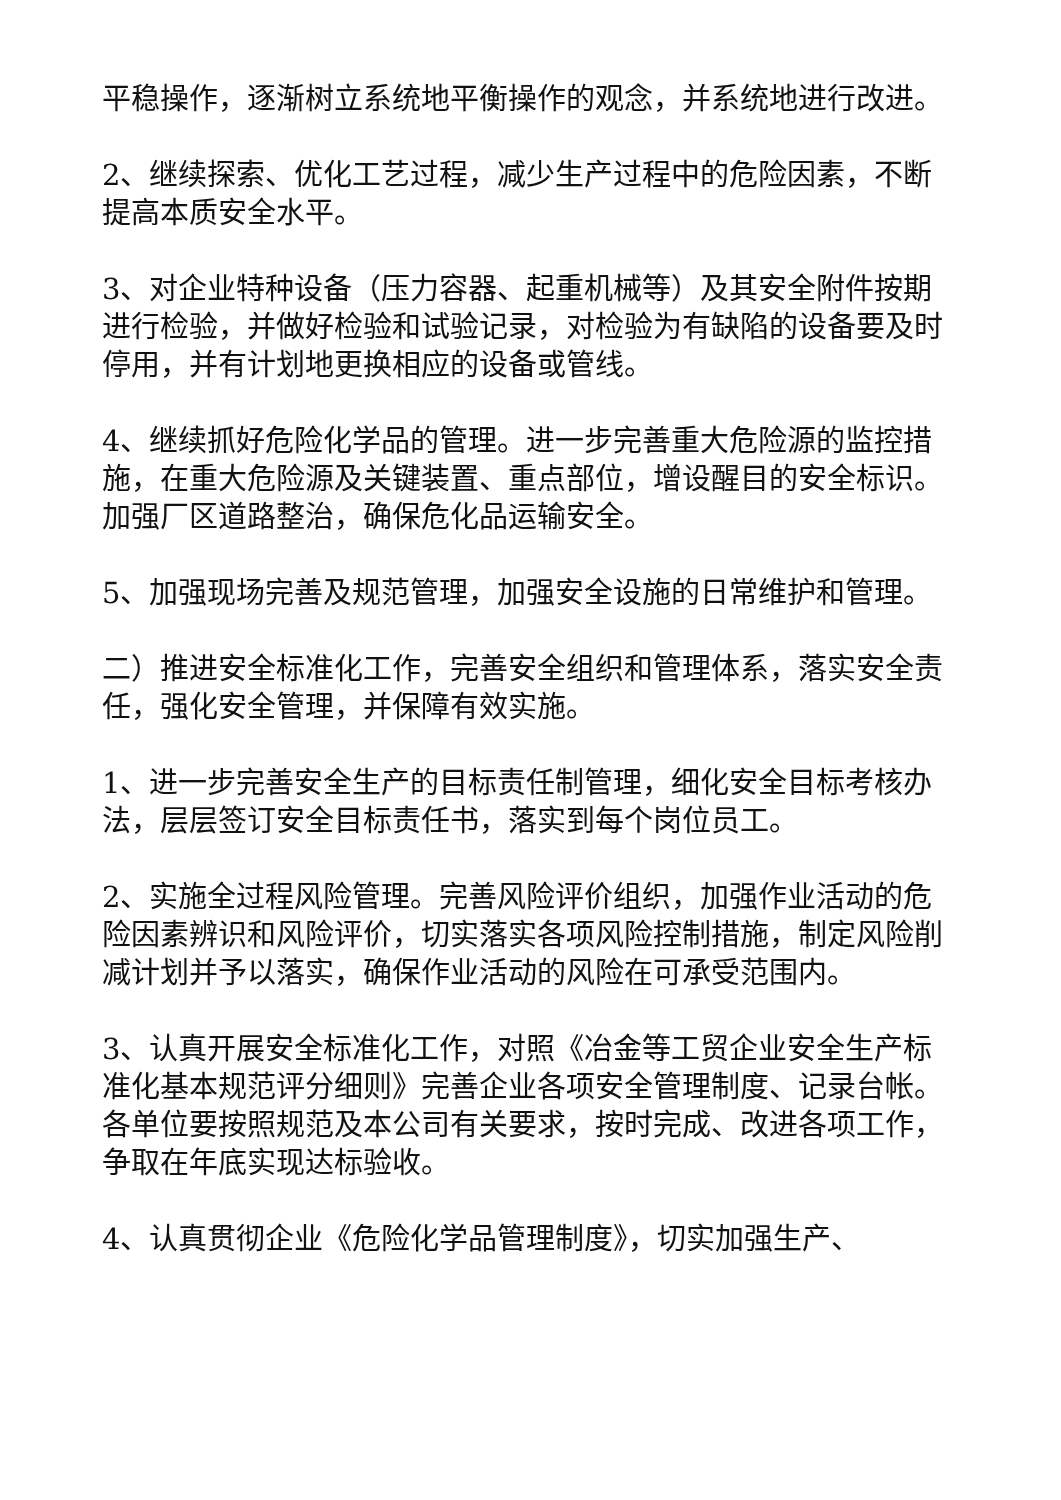平稳操作，逐渐树立系统地平衡操作的观念，并系统地进行改进。
2、继续探索、优化工艺过程，减少生产过程中的危险因素，不断提高本质安全水平。
3、对企业特种设备（压力容器、起重机械等）及其安全附件按期进行检验，并做好检验和试验记录，对检验为有缺陷的设备要及时停用，并有计划地更换相应的设备或管线。
4、继续抓好危险化学品的管理。进一步完善重大危险源的监控措施，在重大危险源及关键装置、重点部位，增设醒目的安全标识。加强厂区道路整治，确保危化品运输安全。
5、加强现场完善及规范管理，加强安全设施的日常维护和管理。
二）推进安全标准化工作，完善安全组织和管理体系，落实安全责任，强化安全管理，并保障有效实施。
1、进一步完善安全生产的目标责任制管理，细化安全目标考核办法，层层签订安全目标责任书，落实到每个岗位员工。
2、实施全过程风险管理。完善风险评价组织，加强作业活动的危险因素辨识和风险评价，切实落实各项风险控制措施，制定风险削减计划并予以落实，确保作业活动的风险在可承受范围内。
3、认真开展安全标准化工作，对照《冶金等工贸企业安全生产标准化基本规范评分细则》完善企业各项安全管理制度、记录台帐。各单位要按照规范及本公司有关要求，按时完成、改进各项工作，争取在年底实现达标验收。
4、认真贯彻企业《危险化学品管理制度》，切实加强生产、